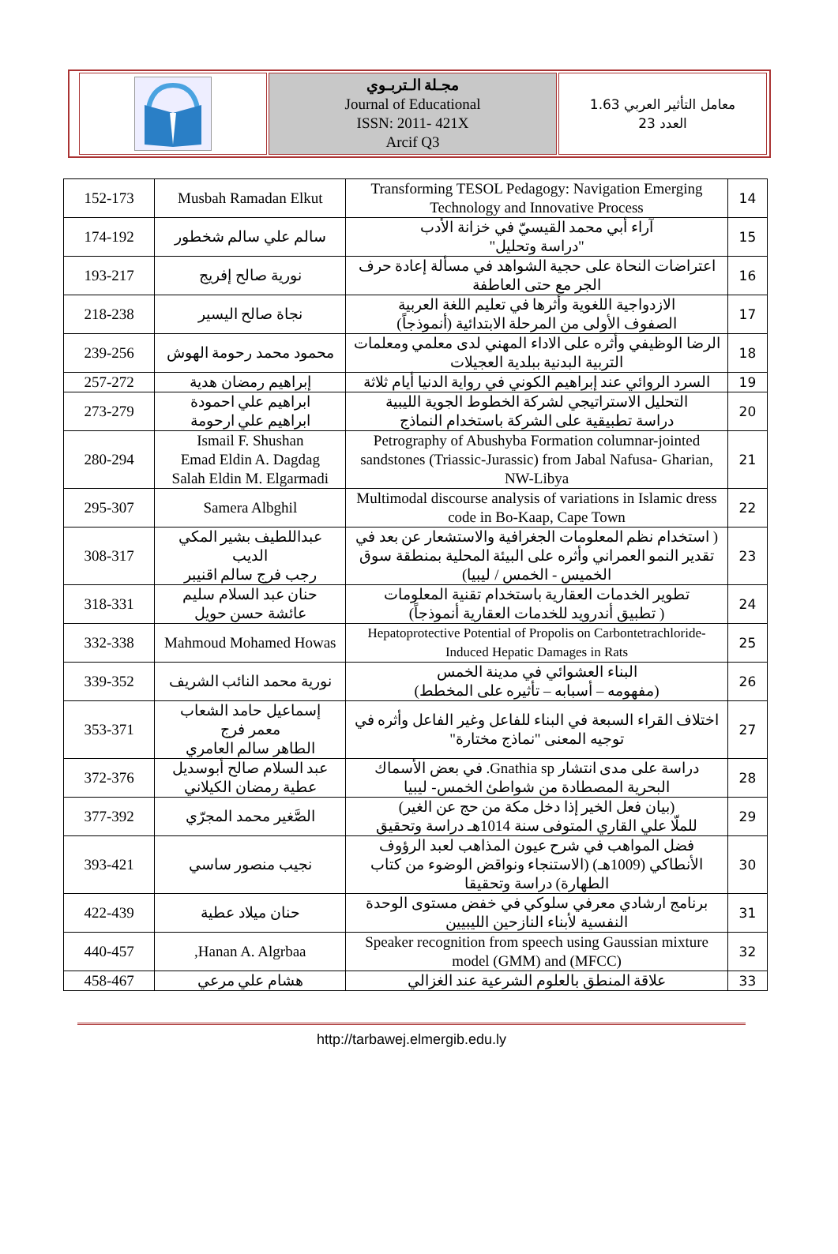معامل التأثير العربي 1.63
العدد 23
مجـلة الـتربـوي
Journal of Educational
ISSN: 2011- 421X
Arcif Q3
| 14 | Transforming TESOL Pedagogy: Navigation Emerging Technology and Innovative Process | Musbah Ramadan Elkut | 152-173 |
| 15 | آراء أبي محمد القيسيّ في خزانة الأدب "دراسة وتحليل" | سالم علي سالم شخطور | 174-192 |
| 16 | اعتراضات النحاة على حجية الشواهد في مسألة إعادة حرف الجر مع حتى العاطفة | نورية صالح إفريج | 193-217 |
| 17 | الازدواجية اللغوية وأثرها في تعليم اللغة العربية الصفوف الأولى من المرحلة الابتدائية (أنموذجاً) | نجاة صالح اليسير | 218-238 |
| 18 | الرضا الوظيفي وأثره على الاداء المهني لدى معلمي ومعلمات التربية البدنية ببلدية العجيلات | محمود محمد رحومة الهوش | 239-256 |
| 19 | السرد الروائي عند إبراهيم الكوني في رواية الدنيا أيام ثلاثة | إبراهيم رمضان هدية | 257-272 |
| 20 | التحليل الاستراتيجي لشركة الخطوط الجوية الليبية دراسة تطبيقية على الشركة باستخدام النماذج | ابراهيم علي احمودة ابراهيم علي ارحومة | 273-279 |
| 21 | Petrography of Abushyba Formation columnar-jointed sandstones (Triassic-Jurassic) from Jabal Nafusa- Gharian, NW-Libya | Ismail F. Shushan Emad Eldin A. Dagdag Salah Eldin M. Elgarmadi | 280-294 |
| 22 | Multimodal discourse analysis of variations in Islamic dress code in Bo-Kaap, Cape Town | Samera Albghil | 295-307 |
| 23 | ( استخدام نظم المعلومات الجغرافية والاستشعار عن بعد في تقدير النمو العمراني وأثره على البيئة المحلية بمنطقة سوق الخميس - الخمس / ليبيا) | عبداللطيف بشير المكي الديب رجب فرج سالم اقنيبر | 308-317 |
| 24 | تطوير الخدمات العقارية باستخدام تقنية المعلومات ( تطبيق أندرويد للخدمات العقارية أنموذجاً) | حنان عبد السلام سليم عائشة حسن حويل | 318-331 |
| 25 | Hepatoprotective Potential of Propolis on Carbontetrachloride-Induced Hepatic Damages in Rats | Mahmoud Mohamed Howas | 332-338 |
| 26 | البناء العشوائي في مدينة الخمس (مفهومه – أسبابه – تأثيره على المخطط) | نورية محمد النائب الشريف | 339-352 |
| 27 | اختلاف القراء السبعة في البناء للفاعل وغير الفاعل وأثره في توجيه المعنى "نماذج مختارة" | إسماعيل حامد الشعاب معمر فرج الطاهر سالم العامري | 353-371 |
| 28 | دراسة على مدى انتشار Gnathia sp. في بعض الأسماك البحرية المصطادة من شواطئ الخمس- ليبيا | عبد السلام صالح أبوسديل عطية رمضان الكيلاني | 372-376 |
| 29 | (بيان فعل الخير إذا دخل مكة من حج عن الغير) للملّا علي القاري المتوفى سنة 1014هـ دراسة وتحقيق | الصَّغير محمد المجرّي | 377-392 |
| 30 | فضل المواهب في شرح عيون المذاهب لعبد الرؤوف الأنطاكي (1009هـ) (الاستنجاء ونواقض الوضوء من كتاب الطهارة) دراسة وتحقيقا | نجيب منصور ساسي | 393-421 |
| 31 | برنامج ارشادي معرفي سلوكي في خفض مستوى الوحدة النفسية لأبناء النازحين الليبيين | حنان ميلاد عطية | 422-439 |
| 32 | Speaker recognition from speech using Gaussian mixture model (GMM) and (MFCC) | Hanan A. Algrbaa, | 440-457 |
| 33 | علاقة المنطق بالعلوم الشرعية عند الغزالي | هشام علي مرعي | 458-467 |
http://tarbawej.elmergib.edu.ly